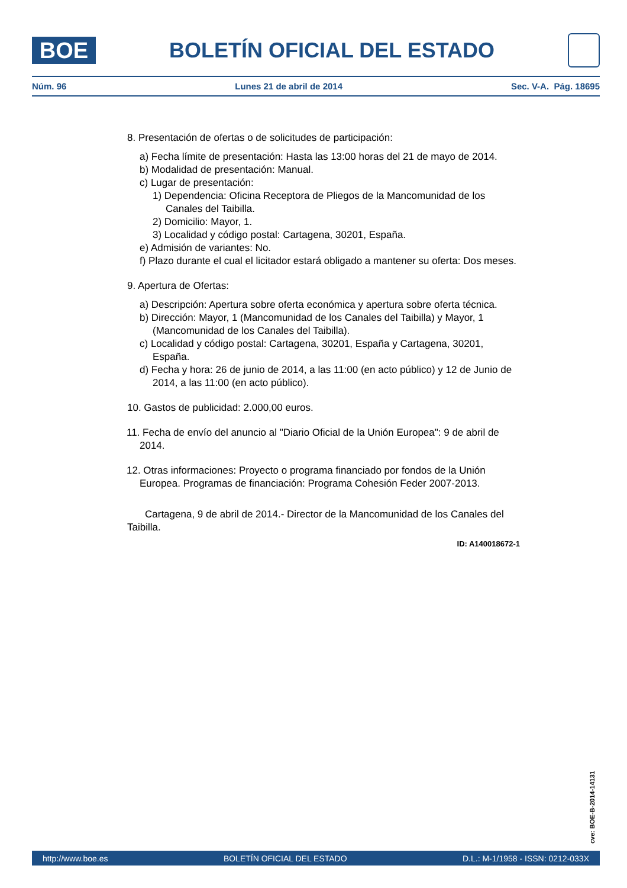BOE
BOLETÍN OFICIAL DEL ESTADO
Núm. 96 Lunes 21 de abril de 2014 Sec. V-A. Pág. 18695
8. Presentación de ofertas o de solicitudes de participación:
a) Fecha límite de presentación: Hasta las 13:00 horas del 21 de mayo de 2014.
b) Modalidad de presentación: Manual.
c) Lugar de presentación:
1) Dependencia: Oficina Receptora de Pliegos de la Mancomunidad de los Canales del Taibilla.
2) Domicilio: Mayor, 1.
3) Localidad y código postal: Cartagena, 30201, España.
e) Admisión de variantes: No.
f) Plazo durante el cual el licitador estará obligado a mantener su oferta: Dos meses.
9. Apertura de Ofertas:
a) Descripción: Apertura sobre oferta económica y apertura sobre oferta técnica.
b) Dirección: Mayor, 1 (Mancomunidad de los Canales del Taibilla) y Mayor, 1 (Mancomunidad de los Canales del Taibilla).
c) Localidad y código postal: Cartagena, 30201, España y Cartagena, 30201, España.
d) Fecha y hora: 26 de junio de 2014, a las 11:00 (en acto público) y 12 de Junio de 2014, a las 11:00 (en acto público).
10. Gastos de publicidad: 2.000,00 euros.
11. Fecha de envío del anuncio al "Diario Oficial de la Unión Europea": 9 de abril de 2014.
12. Otras informaciones: Proyecto o programa financiado por fondos de la Unión Europea. Programas de financiación: Programa Cohesión Feder 2007-2013.
Cartagena, 9 de abril de 2014.- Director de la Mancomunidad de los Canales del Taibilla.
ID: A140018672-1
cve: BOE-B-2014-14131
http://www.boe.es BOLETÍN OFICIAL DEL ESTADO D.L.: M-1/1958 - ISSN: 0212-033X